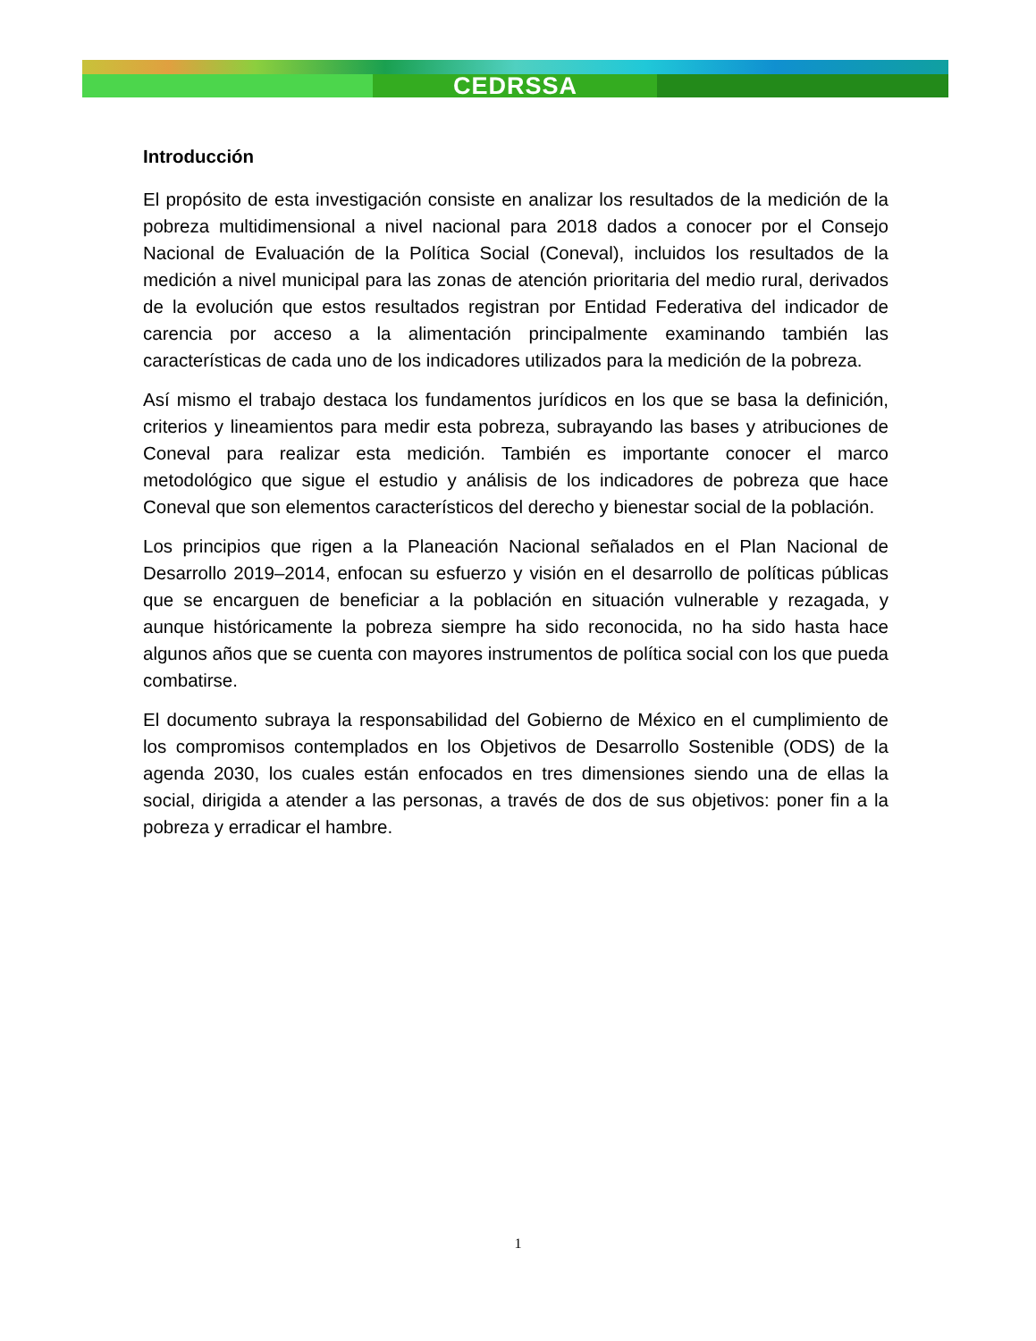CEDRSSA
Introducción
El propósito de esta investigación consiste en analizar los resultados de la medición de la pobreza multidimensional a nivel nacional para 2018 dados a conocer por el Consejo Nacional de Evaluación de la Política Social (Coneval), incluidos los resultados de la medición a nivel municipal para las zonas de atención prioritaria del medio rural, derivados de la evolución que estos resultados registran por Entidad Federativa del indicador de carencia por acceso a la alimentación principalmente examinando también las características de cada uno de los indicadores utilizados para la medición de la pobreza.
Así mismo el trabajo destaca los fundamentos jurídicos en los que se basa la definición, criterios y lineamientos para medir esta pobreza, subrayando las bases y atribuciones de Coneval para realizar esta medición. También es importante conocer el marco metodológico que sigue el estudio y análisis de los indicadores de pobreza que hace Coneval que son elementos característicos del derecho y bienestar social de la población.
Los principios que rigen a la Planeación Nacional señalados en el Plan Nacional de Desarrollo 2019–2014, enfocan su esfuerzo y visión en el desarrollo de políticas públicas que se encarguen de beneficiar a la población en situación vulnerable y rezagada, y aunque históricamente la pobreza siempre ha sido reconocida, no ha sido hasta hace algunos años que se cuenta con mayores instrumentos de política social con los que pueda combatirse.
El documento subraya la responsabilidad del Gobierno de México en el cumplimiento de los compromisos contemplados en los Objetivos de Desarrollo Sostenible (ODS) de la agenda 2030, los cuales están enfocados en tres dimensiones siendo una de ellas la social, dirigida a atender a las personas, a través de dos de sus objetivos: poner fin a la pobreza y erradicar el hambre.
1